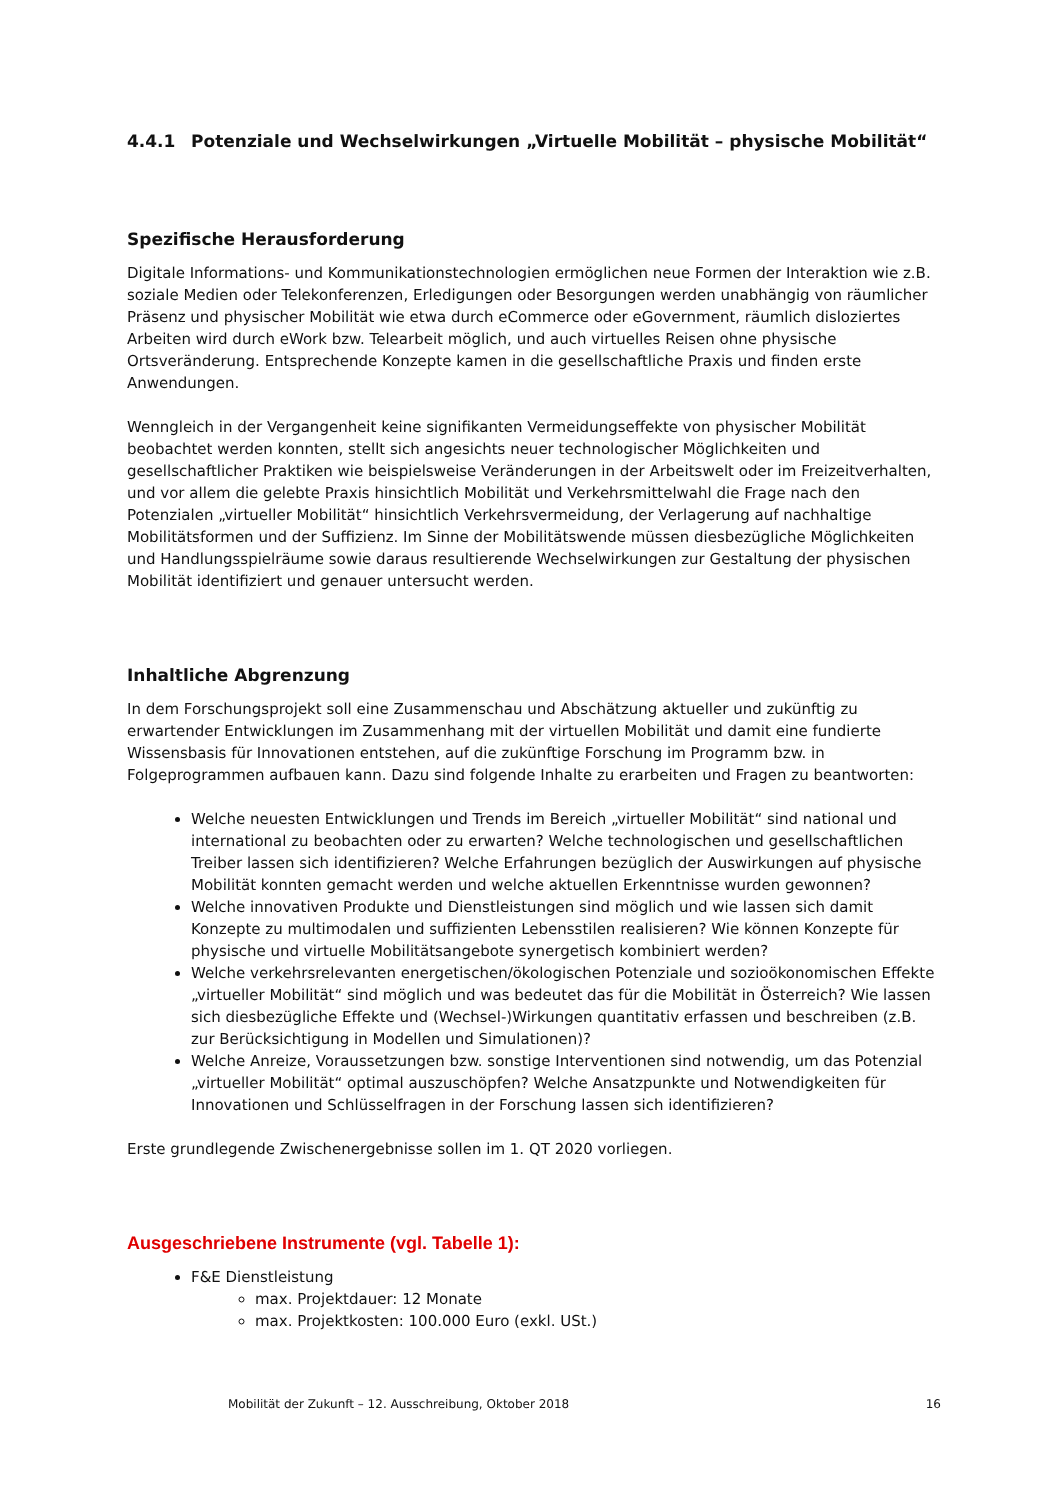4.4.1 Potenziale und Wechselwirkungen „Virtuelle Mobilität – physische Mobilität“
Spezifische Herausforderung
Digitale Informations- und Kommunikationstechnologien ermöglichen neue Formen der Interaktion wie z.B. soziale Medien oder Telekonferenzen, Erledigungen oder Besorgungen werden unabhängig von räumlicher Präsenz und physischer Mobilität wie etwa durch eCommerce oder eGovernment, räumlich disloziertes Arbeiten wird durch eWork bzw. Telearbeit möglich, und auch virtuelles Reisen ohne physische Ortsveränderung. Entsprechende Konzepte kamen in die gesellschaftliche Praxis und finden erste Anwendungen.
Wenngleich in der Vergangenheit keine signifikanten Vermeidungseffekte von physischer Mobilität beobachtet werden konnten, stellt sich angesichts neuer technologischer Möglichkeiten und gesellschaftlicher Praktiken wie beispielsweise Veränderungen in der Arbeitswelt oder im Freizeitverhalten, und vor allem die gelebte Praxis hinsichtlich Mobilität und Verkehrsmittelwahl die Frage nach den Potenzialen „virtueller Mobilität“ hinsichtlich Verkehrsvermeidung, der Verlagerung auf nachhaltige Mobilitätsformen und der Suffizienz. Im Sinne der Mobilitätswende müssen diesbezügliche Möglichkeiten und Handlungsspielräume sowie daraus resultierende Wechselwirkungen zur Gestaltung der physischen Mobilität identifiziert und genauer untersucht werden.
Inhaltliche Abgrenzung
In dem Forschungsprojekt soll eine Zusammenschau und Abschätzung aktueller und zukünftig zu erwartender Entwicklungen im Zusammenhang mit der virtuellen Mobilität und damit eine fundierte Wissensbasis für Innovationen entstehen, auf die zukünftige Forschung im Programm bzw. in Folgeprogrammen aufbauen kann. Dazu sind folgende Inhalte zu erarbeiten und Fragen zu beantworten:
Welche neuesten Entwicklungen und Trends im Bereich „virtueller Mobilität“ sind national und international zu beobachten oder zu erwarten? Welche technologischen und gesellschaftlichen Treiber lassen sich identifizieren? Welche Erfahrungen bezüglich der Auswirkungen auf physische Mobilität konnten gemacht werden und welche aktuellen Erkenntnisse wurden gewonnen?
Welche innovativen Produkte und Dienstleistungen sind möglich und wie lassen sich damit Konzepte zu multimodalen und suffizienten Lebensstilen realisieren? Wie können Konzepte für physische und virtuelle Mobilitätsangebote synergetisch kombiniert werden?
Welche verkehrsrelevanten energetischen/ökologischen Potenziale und sozioökonomischen Effekte „virtueller Mobilität“ sind möglich und was bedeutet das für die Mobilität in Österreich? Wie lassen sich diesbezügliche Effekte und (Wechsel-)Wirkungen quantitativ erfassen und beschreiben (z.B. zur Berücksichtigung in Modellen und Simulationen)?
Welche Anreize, Voraussetzungen bzw. sonstige Interventionen sind notwendig, um das Potenzial „virtueller Mobilität“ optimal auszuschöpfen? Welche Ansatzpunkte und Notwendigkeiten für Innovationen und Schlüsselfragen in der Forschung lassen sich identifizieren?
Erste grundlegende Zwischenergebnisse sollen im 1. QT 2020 vorliegen.
Ausgeschriebene Instrumente (vgl. Tabelle 1):
F&E Dienstleistung
max. Projektdauer: 12 Monate
max. Projektkosten: 100.000 Euro (exkl. USt.)
Mobilität der Zukunft – 12. Ausschreibung, Oktober 2018 16